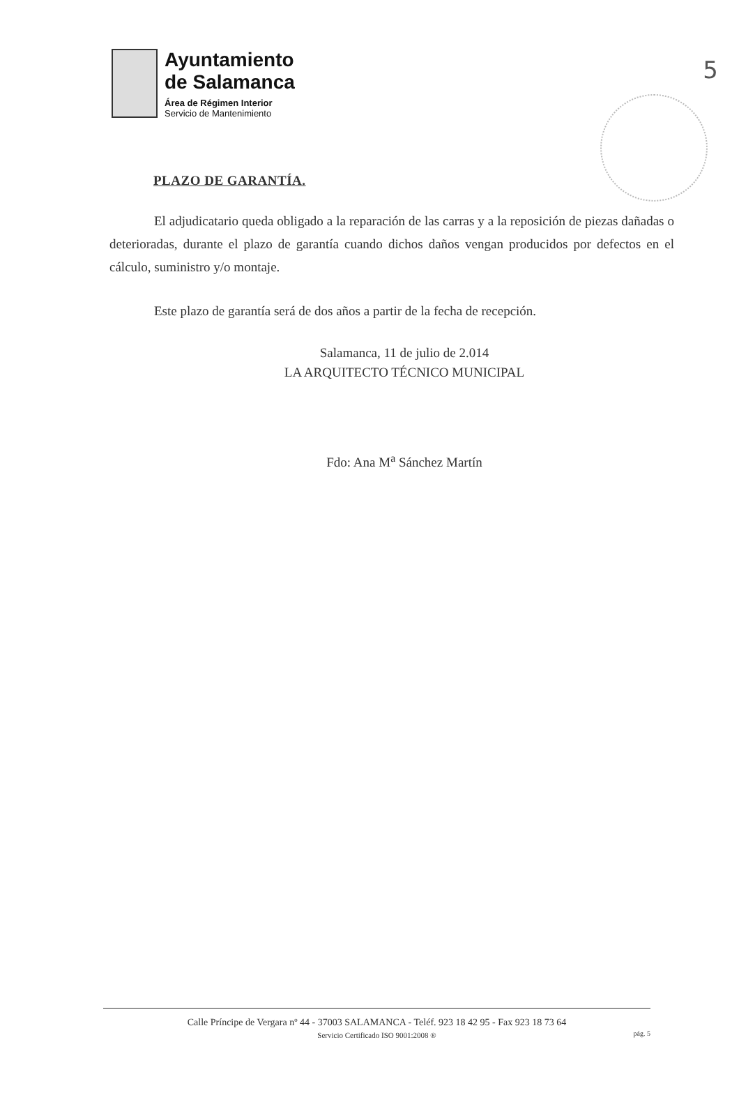5
Ayuntamiento
de Salamanca
Área de Régimen Interior
Servicio de Mantenimiento
PLAZO DE GARANTÍA.
El adjudicatario queda obligado a la reparación de las carras y a la reposición de piezas dañadas o deterioradas, durante el plazo de garantía cuando dichos daños vengan producidos por defectos en el cálculo, suministro y/o montaje.
Este plazo de garantía será de dos años a partir de la fecha de recepción.
Salamanca, 11 de julio de 2.014
LA ARQUITECTO TÉCNICO MUNICIPAL
Fdo: Ana M<sup>a</sup> Sánchez Martín
Calle Príncipe de Vergara nº 44 - 37003 SALAMANCA - Teléf. 923 18 42 95 - Fax 923 18 73 64
Servicio Certificado ISO 9001:2008 ®
pág. 5